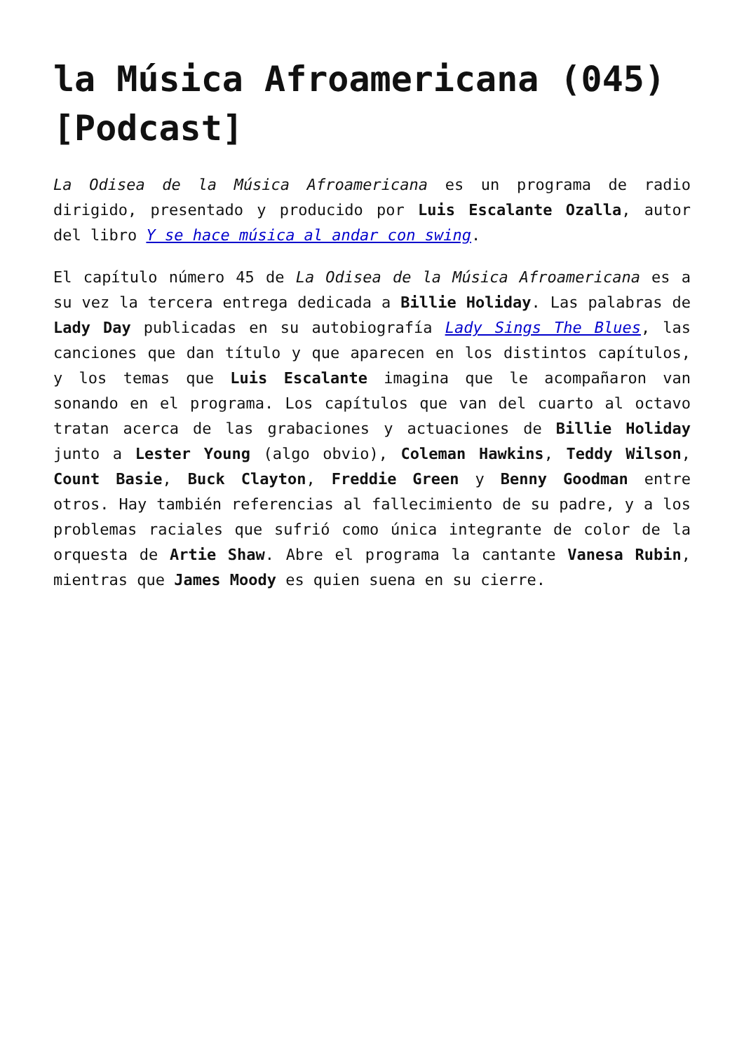la Música Afroamericana (045) [Podcast]
La Odisea de la Música Afroamericana es un programa de radio dirigido, presentado y producido por Luis Escalante Ozalla, autor del libro Y se hace música al andar con swing.
El capítulo número 45 de La Odisea de la Música Afroamericana es a su vez la tercera entrega dedicada a Billie Holiday. Las palabras de Lady Day publicadas en su autobiografía Lady Sings The Blues, las canciones que dan título y que aparecen en los distintos capítulos, y los temas que Luis Escalante imagina que le acompañaron van sonando en el programa. Los capítulos que van del cuarto al octavo tratan acerca de las grabaciones y actuaciones de Billie Holiday junto a Lester Young (algo obvio), Coleman Hawkins, Teddy Wilson, Count Basie, Buck Clayton, Freddie Green y Benny Goodman entre otros. Hay también referencias al fallecimiento de su padre, y a los problemas raciales que sufrió como única integrante de color de la orquesta de Artie Shaw. Abre el programa la cantante Vanesa Rubin, mientras que James Moody es quien suena en su cierre.